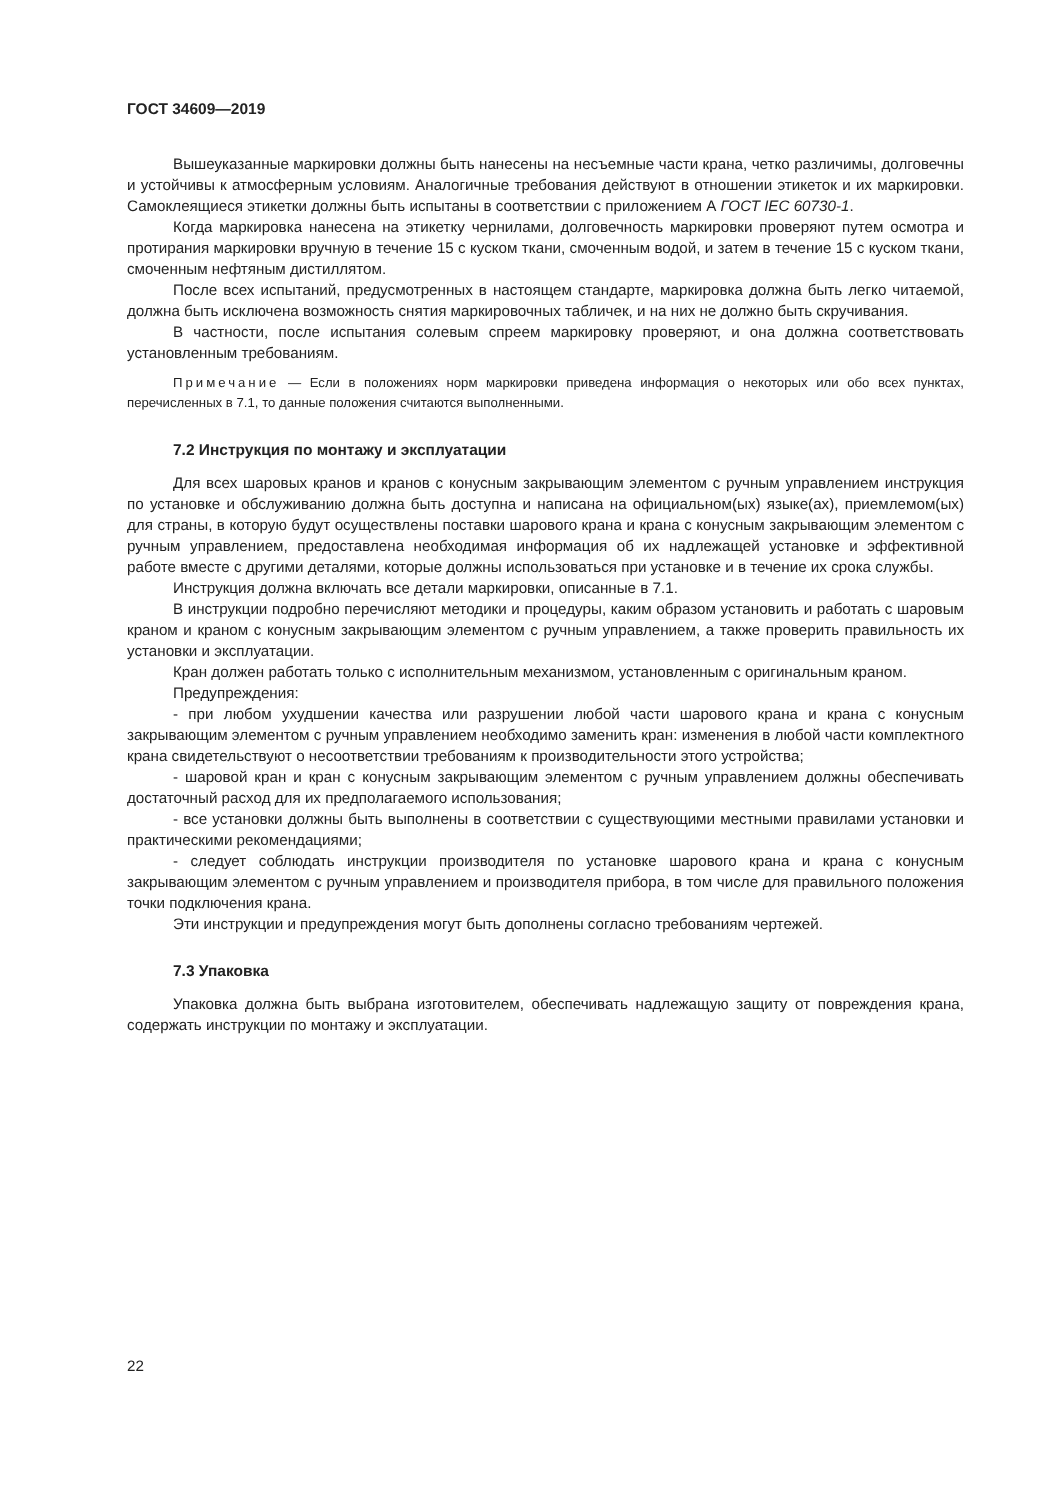ГОСТ 34609—2019
Вышеуказанные маркировки должны быть нанесены на несъемные части крана, четко различимы, долговечны и устойчивы к атмосферным условиям. Аналогичные требования действуют в отношении этикеток и их маркировки. Самоклеящиеся этикетки должны быть испытаны в соответствии с приложением А ГОСТ IEC 60730-1.
Когда маркировка нанесена на этикетку чернилами, долговечность маркировки проверяют путем осмотра и протирания маркировки вручную в течение 15 с куском ткани, смоченным водой, и затем в течение 15 с куском ткани, смоченным нефтяным дистиллятом.
После всех испытаний, предусмотренных в настоящем стандарте, маркировка должна быть легко читаемой, должна быть исключена возможность снятия маркировочных табличек, и на них не должно быть скручивания.
В частности, после испытания солевым спреем маркировку проверяют, и она должна соответствовать установленным требованиям.
Примечание — Если в положениях норм маркировки приведена информация о некоторых или обо всех пунктах, перечисленных в 7.1, то данные положения считаются выполненными.
7.2 Инструкция по монтажу и эксплуатации
Для всех шаровых кранов и кранов с конусным закрывающим элементом с ручным управлением инструкция по установке и обслуживанию должна быть доступна и написана на официальном(ых) языке(ах), приемлемом(ых) для страны, в которую будут осуществлены поставки шарового крана и крана с конусным закрывающим элементом с ручным управлением, предоставлена необходимая информация об их надлежащей установке и эффективной работе вместе с другими деталями, которые должны использоваться при установке и в течение их срока службы.
Инструкция должна включать все детали маркировки, описанные в 7.1.
В инструкции подробно перечисляют методики и процедуры, каким образом установить и работать с шаровым краном и краном с конусным закрывающим элементом с ручным управлением, а также проверить правильность их установки и эксплуатации.
Кран должен работать только с исполнительным механизмом, установленным с оригинальным краном.
Предупреждения:
- при любом ухудшении качества или разрушении любой части шарового крана и крана с конусным закрывающим элементом с ручным управлением необходимо заменить кран: изменения в любой части комплектного крана свидетельствуют о несоответствии требованиям к производительности этого устройства;
- шаровой кран и кран с конусным закрывающим элементом с ручным управлением должны обеспечивать достаточный расход для их предполагаемого использования;
- все установки должны быть выполнены в соответствии с существующими местными правилами установки и практическими рекомендациями;
- следует соблюдать инструкции производителя по установке шарового крана и крана с конусным закрывающим элементом с ручным управлением и производителя прибора, в том числе для правильного положения точки подключения крана.
Эти инструкции и предупреждения могут быть дополнены согласно требованиям чертежей.
7.3 Упаковка
Упаковка должна быть выбрана изготовителем, обеспечивать надлежащую защиту от повреждения крана, содержать инструкции по монтажу и эксплуатации.
22